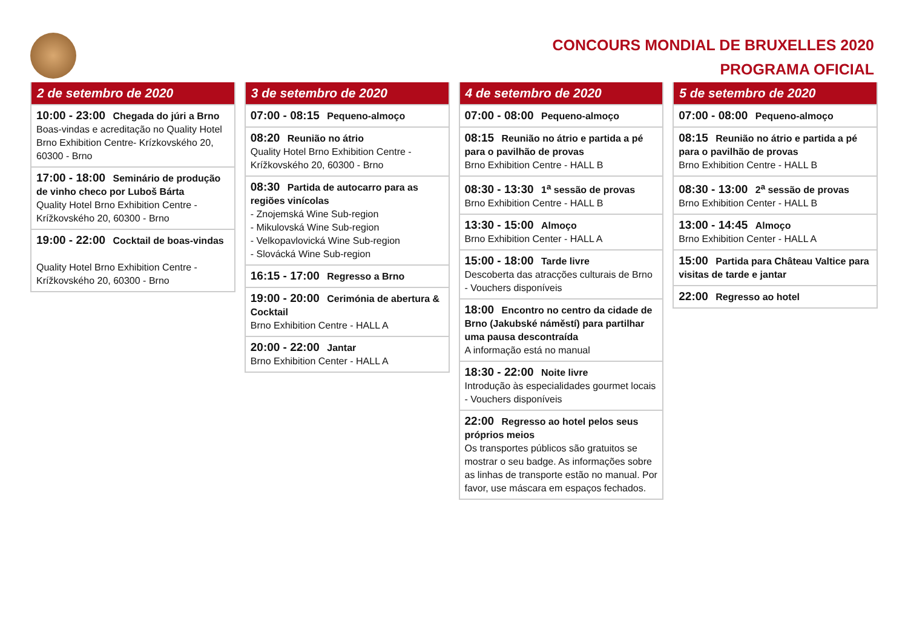CONCOURS MONDIAL DE BRUXELLES 2020
PROGRAMA OFICIAL
2 de setembro de 2020
10:00 - 23:00 Chegada do júri a Brno
Boas-vindas e acreditação no Quality Hotel Brno Exhibition Centre- Krízkovského 20, 60300 - Brno
17:00 - 18:00 Seminário de produção de vinho checo por Luboš Bárta
Quality Hotel Brno Exhibition Centre - Krížkovského 20, 60300 - Brno
19:00 - 22:00 Cocktail de boas-vindas
Quality Hotel Brno Exhibition Centre - Krížkovského 20, 60300 - Brno
3 de setembro de 2020
07:00 - 08:15 Pequeno-almoço
08:20 Reunião no átrio
Quality Hotel Brno Exhibition Centre - Krížkovského 20, 60300 - Brno
08:30 Partida de autocarro para as regiões vinícolas
- Znojemská Wine Sub-region
- Mikulovská Wine Sub-region
- Velkopavlovická Wine Sub-region
- Slovácká Wine Sub-region
16:15 - 17:00 Regresso a Brno
19:00 - 20:00 Cerimónia de abertura & Cocktail
Brno Exhibition Centre - HALL A
20:00 - 22:00 Jantar
Brno Exhibition Center - HALL A
4 de setembro de 2020
07:00 - 08:00 Pequeno-almoço
08:15 Reunião no átrio e partida a pé para o pavilhão de provas
Brno Exhibition Centre - HALL B
08:30 - 13:30 1<sup>a</sup> sessão de provas
Brno Exhibition Centre - HALL B
13:30 - 15:00 Almoço
Brno Exhibition Center - HALL A
15:00 - 18:00 Tarde livre
Descoberta das atracções culturais de Brno - Vouchers disponíveis
18:00 Encontro no centro da cidade de Brno (Jakubské náměstí) para partilhar uma pausa descontraída
A informação está no manual
18:30 - 22:00 Noite livre
Introdução às especialidades gourmet locais - Vouchers disponíveis
22:00 Regresso ao hotel pelos seus próprios meios
Os transportes públicos são gratuitos se mostrar o seu badge. As informações sobre as linhas de transporte estão no manual. Por favor, use máscara em espaços fechados.
5 de setembro de 2020
07:00 - 08:00 Pequeno-almoço
08:15 Reunião no átrio e partida a pé para o pavilhão de provas
Brno Exhibition Centre - HALL B
08:30 - 13:00 2<sup>a</sup> sessão de provas
Brno Exhibition Center - HALL B
13:00 - 14:45 Almoço
Brno Exhibition Center - HALL A
15:00 Partida para Château Valtice para visitas de tarde e jantar
22:00 Regresso ao hotel